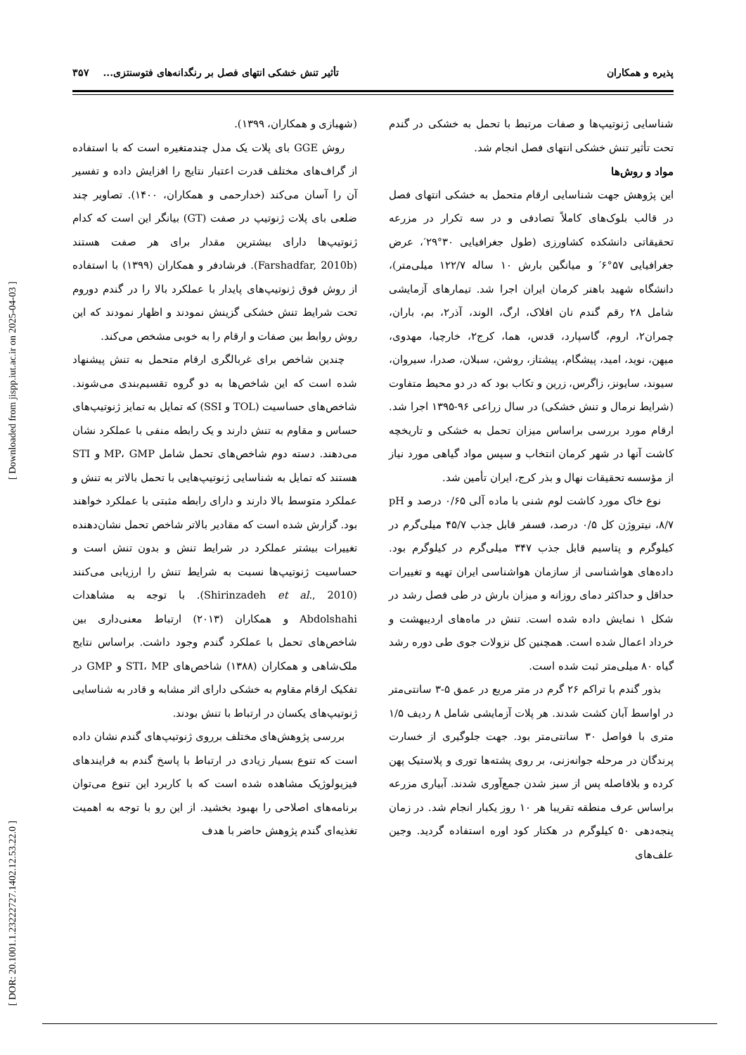پذیره و همکاران تأثیر تنش خشکی انتهای فصل بر رنگدانه‌های فتوسنتزی... ۳۵۷
(شهبازی و همکاران، ۱۳۹۹).
روش GGE بای پلات یک مدل چندمتغیره است که با استفاده از گراف‌های مختلف قدرت اعتبار نتایج را افزایش داده و تفسیر آن را آسان می‌کند (خدارحمی و همکاران، ۱۴۰۰). تصاویر چند ضلعی بای پلات ژنوتیپ در صفت (GT) بیانگر این است که کدام ژنوتیپ‌ها دارای بیشترین مقدار برای هر صفت هستند (Farshadfar, 2010b). فرشادفر و همکاران (۱۳۹۹) با استفاده از روش فوق ژنوتیپ‌های پایدار با عملکرد بالا را در گندم دوروم تحت شرایط تنش خشکی گزینش نمودند و اظهار نمودند که این روش روابط بین صفات و ارقام را به خوبی مشخص می‌کند.
چندین شاخص برای غربالگری ارقام متحمل به تنش پیشنهاد شده است که این شاخص‌ها به دو گروه تقسیم‌بندی می‌شوند. شاخص‌های حساسیت (TOL و SSI) که تمایل به تمایز ژنوتیپ‌های حساس و مقاوم به تنش دارند و یک رابطه منفی با عملکرد نشان می‌دهند. دسته دوم شاخص‌های تحمل شامل MP، GMP و STI هستند که تمایل به شناسایی ژنوتیپ‌هایی با تحمل بالاتر به تنش و عملکرد متوسط بالا دارند و دارای رابطه مثبتی با عملکرد خواهند بود. گزارش شده است که مقادیر بالاتر شاخص تحمل نشان‌دهنده تغییرات بیشتر عملکرد در شرایط تنش و بدون تنش است و حساسیت ژنوتیپ‌ها نسبت به شرایط تنش را ارزیابی می‌کنند (Shirinzadeh et al., 2010). با توجه به مشاهدات Abdolshahi و همکاران (۲۰۱۳) ارتباط معنی‌داری بین شاخص‌های تحمل با عملکرد گندم وجود داشت. براساس نتایج ملک‌شاهی و همکاران (۱۳۸۸) شاخص‌های STI، MP و GMP در تفکیک ارقام مقاوم به خشکی دارای اثر مشابه و قادر به شناسایی ژنوتیپ‌های یکسان در ارتباط با تنش بودند.
بررسی پژوهش‌های مختلف برروی ژنوتیپ‌های گندم نشان داده است که تنوع بسیار زیادی در ارتباط با پاسخ گندم به فرایندهای فیزیولوژیک مشاهده شده است که با کاربرد این تنوع می‌توان برنامه‌های اصلاحی را بهبود بخشید. از این رو با توجه به اهمیت تغذیه‌ای گندم پژوهش حاضر با هدف
شناسایی ژنوتیپ‌ها و صفات مرتبط با تحمل به خشکی در گندم تحت تأثیر تنش خشکی انتهای فصل انجام شد.
مواد و روش‌ها
این پژوهش جهت شناسایی ارقام متحمل به خشکی انتهای فصل در قالب بلوک‌های کاملاً تصادفی و در سه تکرار در مزرعه تحقیقاتی دانشکده کشاورزی (طول جغرافیایی ۳۰°۲۹′، عرض جغرافیایی ۵۷°۶′ و میانگین بارش ۱۰ ساله ۱۲۲/۷ میلی‌متر)، دانشگاه شهید باهنر کرمان ایران اجرا شد. تیمارهای آزمایشی شامل ۲۸ رقم گندم نان افلاک، ارگ، الوند، آذر۲، بم، باران، چمران۲، اروم، گاسپارد، قدس، هما، کرج۲، خارچیا، مهدوی، میهن، نوید، امید، پیشگام، پیشتاز، روشن، سبلان، صدرا، سیروان، سیوند، سایونز، زاگرس، زرین و تکاب بود که در دو محیط متفاوت (شرایط نرمال و تنش خشکی) در سال زراعی ۹۶-۱۳۹۵ اجرا شد. ارقام مورد بررسی براساس میزان تحمل به خشکی و تاریخچه کاشت آنها در شهر کرمان انتخاب و سپس مواد گیاهی مورد نیاز از مؤسسه تحقیقات نهال و بذر کرج، ایران تأمین شد.
نوع خاک مورد کاشت لوم شنی با ماده آلی ۰/۶۵ درصد و pH ۸/۷، نیتروژن کل ۰/۵ درصد، فسفر قابل جذب ۴۵/۷ میلی‌گرم در کیلوگرم و پتاسیم قابل جذب ۳۴۷ میلی‌گرم در کیلوگرم بود. داده‌های هواشناسی از سازمان هواشناسی ایران تهیه و تغییرات حداقل و حداکثر دمای روزانه و میزان بارش در طی فصل رشد در شکل ۱ نمایش داده شده است. تنش در ماه‌های اردیبهشت و خرداد اعمال شده است. همچنین کل نزولات جوی طی دوره رشد گیاه ۸۰ میلی‌متر ثبت شده است.
بذور گندم با تراکم ۲۶ گرم در متر مربع در عمق ۵-۳ سانتی‌متر در اواسط آبان کشت شدند. هر پلات آزمایشی شامل ۸ ردیف ۱/۵ متری با فواصل ۳۰ سانتی‌متر بود. جهت جلوگیری از خسارت پرندگان در مرحله جوانه‌زنی، بر روی پشته‌ها توری و پلاستیک پهن کرده و بلافاصله پس از سبز شدن جمع‌آوری شدند. آبیاری مزرعه براساس عرف منطقه تقریبا هر ۱۰ روز یکبار انجام شد. در زمان پنجه‌دهی ۵۰ کیلوگرم در هکتار کود اوره استفاده گردید. وجین علف‌های
[ DOR: 20.1001.1.23222727.1402.12.53.22.0 ] [ Downloaded from jispp.iut.ac.ir on 2025-04-03 ]